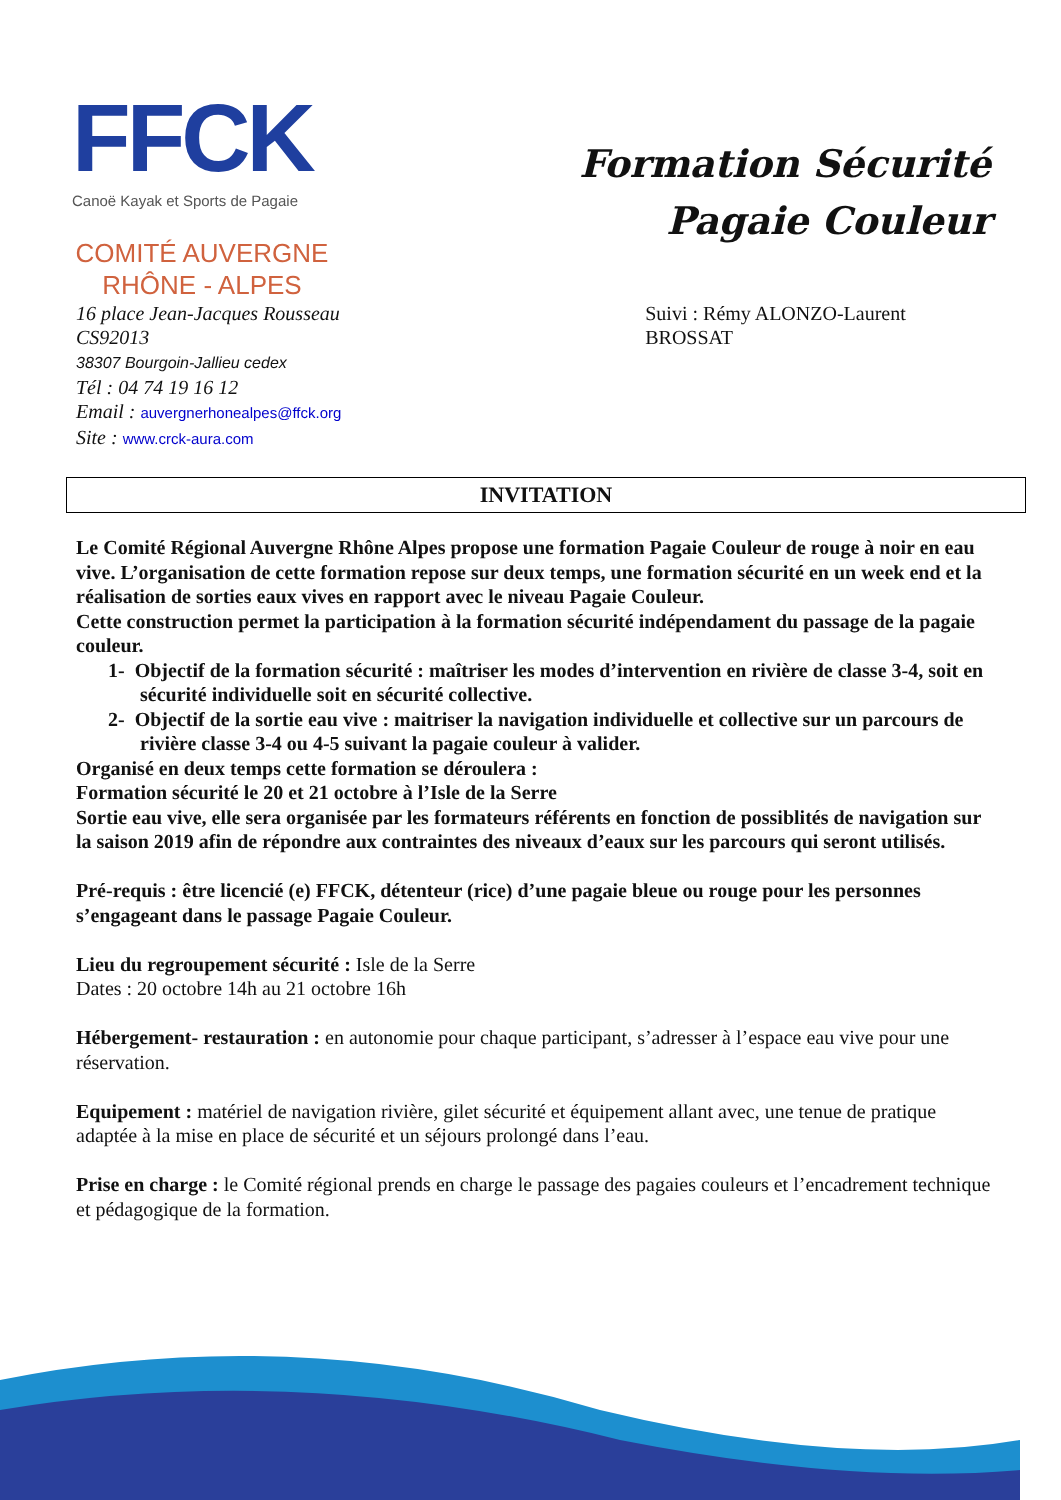FFCK
Canoë Kayak et Sports de Pagaie
COMITÉ AUVERGNE
RHÔNE - ALPES
Formation Sécurité
Pagaie Couleur
16 place Jean-Jacques Rousseau
CS92013
38307 Bourgoin-Jallieu cedex
Tél : 04 74 19 16 12
Email : auvergnerhonealpes@ffck.org
Site : www.crck-aura.com
Suivi : Rémy ALONZO-Laurent BROSSAT
INVITATION
Le Comité Régional Auvergne Rhône Alpes propose une formation Pagaie Couleur de rouge à noir en eau vive. L’organisation de cette formation repose sur deux temps, une formation sécurité en un week end et la réalisation de sorties eaux vives en rapport avec le niveau Pagaie Couleur.
Cette construction permet la participation à la formation sécurité indépendament du passage de la pagaie couleur.
1- Objectif de la formation sécurité : maîtriser les modes d’intervention en rivière de classe 3-4, soit en sécurité individuelle soit en sécurité collective.
2- Objectif de la sortie eau vive : maitriser la navigation individuelle et collective sur un parcours de rivière classe 3-4 ou 4-5 suivant la pagaie couleur à valider.
Organisé en deux temps cette formation se déroulera :
Formation sécurité le 20 et 21 octobre à l’Isle de la Serre
Sortie eau vive, elle sera organisée par les formateurs référents en fonction de possiblités de navigation sur la saison 2019 afin de répondre aux contraintes des niveaux d’eaux sur les parcours qui seront utilisés.
Pré-requis : être licencié (e) FFCK, détenteur (rice) d’une pagaie bleue ou rouge pour les personnes s’engageant dans le passage Pagaie Couleur.
Lieu du regroupement sécurité : Isle de la Serre
Dates : 20 octobre 14h au 21 octobre 16h
Hébergement- restauration : en autonomie pour chaque participant, s’adresser à l’espace eau vive pour une réservation.
Equipement : matériel de navigation rivière, gilet sécurité et équipement allant avec, une tenue de pratique adaptée à la mise en place de sécurité et un séjours prolongé dans l’eau.
Prise en charge : le Comité régional prends en charge le passage des pagaies couleurs et l’encadrement technique et pédagogique de la formation.